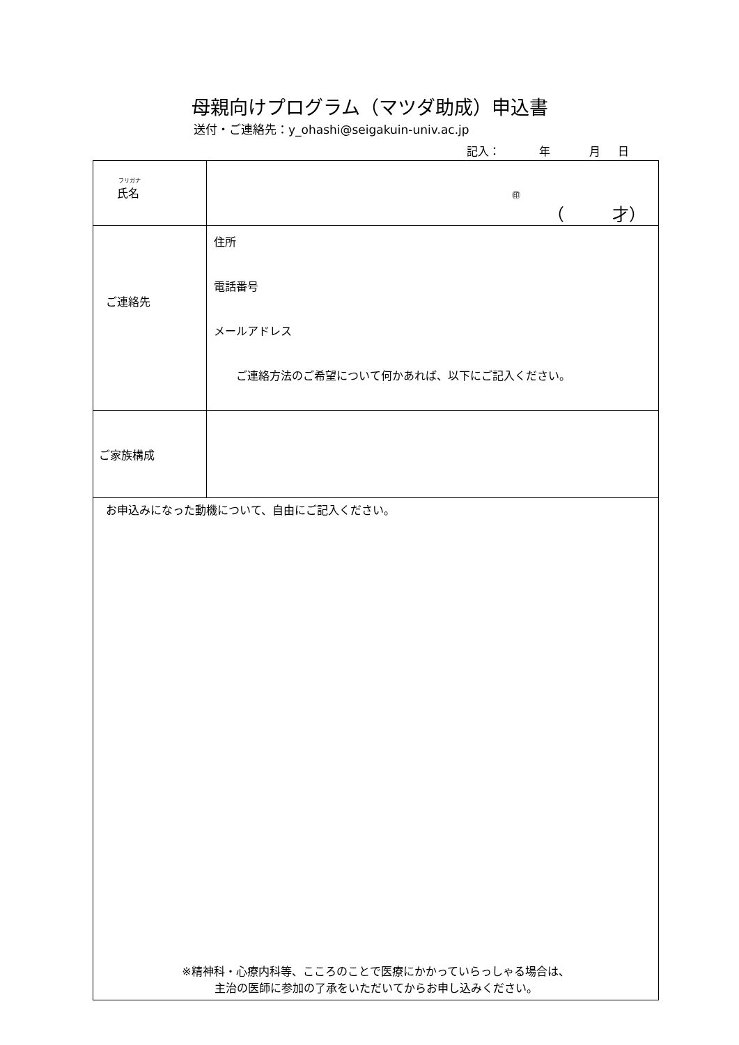母親向けプログラム（マツダ助成）申込書
送付・ご連絡先：y_ohashi@seigakuin-univ.ac.jp
記入： 年 月 日
| フリガナ 氏名 | ㊞ （ 才） |
| ご連絡先 | 住所 電話番号 メールアドレス ご連絡方法のご希望について何かあれば、以下にご記入ください。 |
| ご家族構成 | |
| お申込みになった動機について、自由にご記入ください。 ※精神科・心療内科等、こころのことで医療にかかっていらっしゃる場合は、 主治の医師に参加の了承をいただいてからお申し込みください。 | |